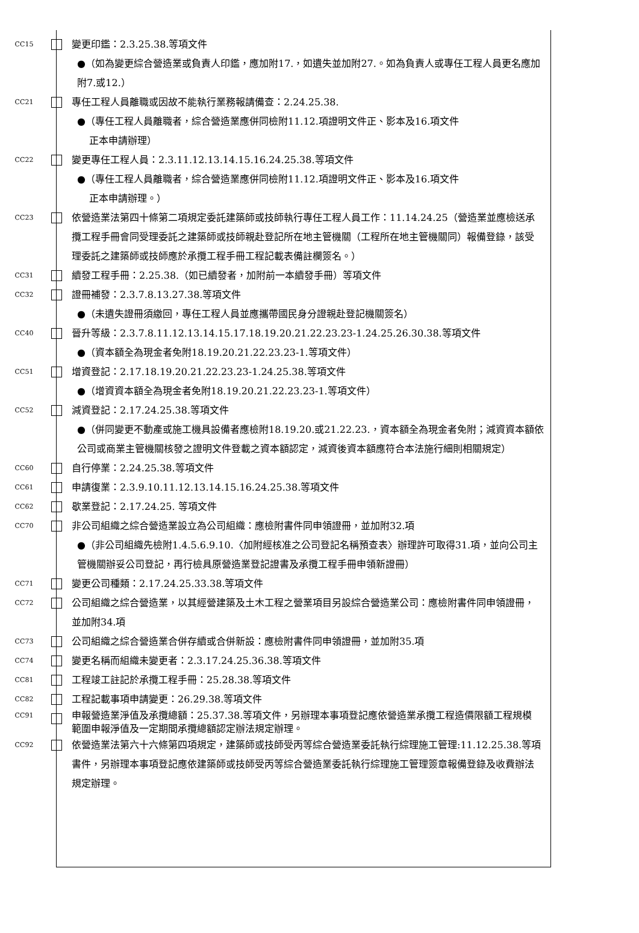CC15
變更印鑑：2.3.25.38.等項文件
●（如為變更綜合營造業或負責人印鑑，應加附17.，如遺失並加附27.。如為負責人或專任工程人員更名應加附7.或12.）
CC21
專任工程人員離職或因故不能執行業務報請備查：2.24.25.38.
●（專任工程人員離職者，綜合營造業應併同檢附11.12.項證明文件正、影本及16.項文件
正本申請辦理）
CC22
變更專任工程人員：2.3.11.12.13.14.15.16.24.25.38.等項文件
●（專任工程人員離職者，綜合營造業應併同檢附11.12.項證明文件正、影本及16.項文件
正本申請辦理。）
CC23
依營造業法第四十條第二項規定委託建築師或技師執行專任工程人員工作：11.14.24.25（營造業並應檢送承攬工程手冊會同受理委託之建築師或技師親赴登記所在地主管機關（工程所在地主管機關同）報備登錄，該受理委託之建築師或技師應於承攬工程手冊工程記載表備註欄簽名。）
CC31
續發工程手冊：2.25.38.（如已續發者，加附前一本續發手冊）等項文件
CC32
證冊補發：2.3.7.8.13.27.38.等項文件
●（未遺失證冊須繳回，專任工程人員並應攜帶國民身分證親赴登記機關簽名）
CC40
晉升等級：2.3.7.8.11.12.13.14.15.17.18.19.20.21.22.23.23-1.24.25.26.30.38.等項文件
●（資本額全為現金者免附18.19.20.21.22.23.23-1.等項文件）
CC51
增資登記：2.17.18.19.20.21.22.23.23-1.24.25.38.等項文件
●（增資資本額全為現金者免附18.19.20.21.22.23.23-1.等項文件）
CC52
減資登記：2.17.24.25.38.等項文件
●（併同變更不動產或施工機具設備者應檢附18.19.20.或21.22.23.，資本額全為現金者免附；減資資本額依公司或商業主管機關核發之證明文件登載之資本額認定，減資後資本額應符合本法施行細則相關規定）
CC60
自行停業：2.24.25.38.等項文件
CC61
申請復業：2.3.9.10.11.12.13.14.15.16.24.25.38.等項文件
CC62
歇業登記：2.17.24.25. 等項文件
CC70
非公司組織之綜合營造業設立為公司組織：應檢附書件同申領證冊，並加附32.項
●（非公司組織先檢附1.4.5.6.9.10.〈加附經核准之公司登記名稱預查表〉辦理許可取得31.項，並向公司主管機關辦妥公司登記，再行檢具原營造業登記證書及承攬工程手冊申領新證冊）
CC71
變更公司種類：2.17.24.25.33.38.等項文件
CC72
公司組織之綜合營造業，以其經營建築及土木工程之營業項目另設綜合營造業公司：應檢附書件同申領證冊，並加附34.項
CC73
公司組織之綜合營造業合併存續或合併新設：應檢附書件同申領證冊，並加附35.項
CC74
變更名稱而組織未變更者：2.3.17.24.25.36.38.等項文件
CC81
工程竣工註記於承攬工程手冊：25.28.38.等項文件
CC82
工程記載事項申請變更：26.29.38.等項文件
CC91
申報營造業淨值及承攬總額：25.37.38.等項文件，另辦理本事項登記應依營造業承攬工程造價限額工程規模範圍申報淨值及一定期間承攬總額認定辦法規定辦理。
CC92
依營造業法第六十六條第四項規定，建築師或技師受丙等綜合營造業委託執行綜理施工管理:11.12.25.38.等項書件，另辦理本事項登記應依建築師或技師受丙等綜合營造業委託執行綜理施工管理簽章報備登錄及收費辦法規定辦理。